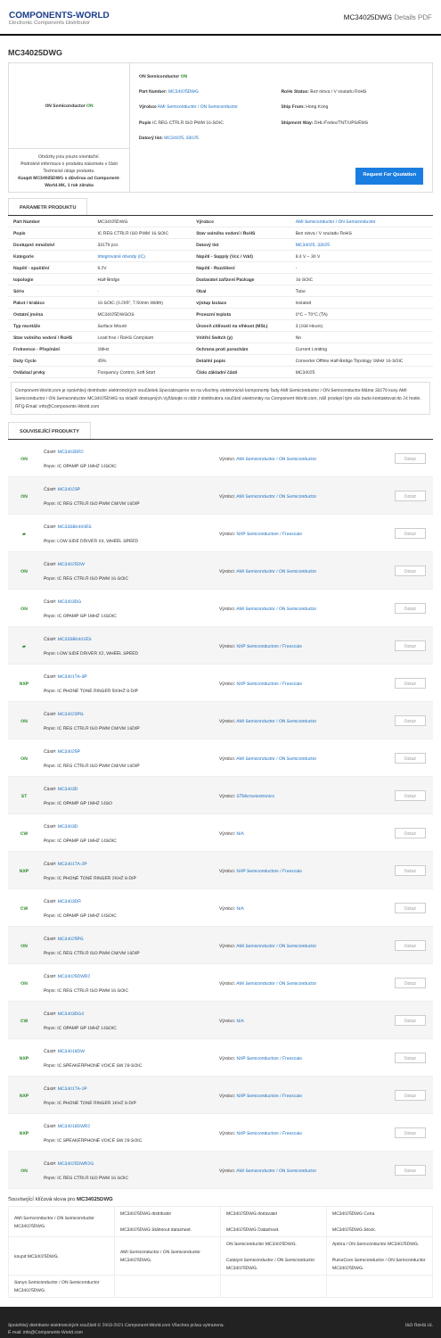COMPONENTS-WORLD
Electronic Components Distributor
MC34025DWG Details PDF
MC34025DWG
ON Semiconductor ON
Obrázky jsou pouze orientační.
Podrobné informace o produktu naleznete v části Technické údaje produktu.
Koupit MC34025DWG s důvěrou od Component-World.HK, 1 rok záruka
ON Semiconductor ON
Part Number: MC34025DWG
RoHs Status: Bez olova / V souladu RoHS
Výrobce AMI Semiconductor / ON Semiconductor
Ship From: Hong Kong
Popis IC REG CTRLR ISO PWM 16-SOIC
Shipment Way: DHL/Fedex/TNT/UPS/EMS
Datový list: MC34025, 33025
Request For Quotation
PARAMETR PRODUKTU
| Part Number | MC34025DWG | Výrobce | AMI Semiconductor / ON Semiconductor |
| Popis | IC REG CTRLR ISO PWM 16-SOIC | Stav volného vedení / RoHS | Bez olova / V souladu RoHS |
| Dostupné množství | 33179 pcs | Datový list | MC34025, 33025 |
| Kategorie | Integrované obvody (IC) | Napětí - Supply (Vcc / Vdd) | 8.4 V ~ 30 V |
| Napětí - spuštění | 9.2V | Napětí - Rozdělení | - |
| topologie | Half-Bridge | Dodavatel zařízení Package | 16-SOIC |
| Série | - | Obal | Tube |
| Paket / krabice | 16-SOIC (0.295", 7.50mm Width) | výstup Izolace | Isolated |
| Ostatní jména | MC34025DWGOS | Provozní teplota | 0°C ~ 70°C (TA) |
| Typ montáže | Surface Mount | Úroveň citlivosti na vlhkost (MSL) | 3 (168 Hours) |
| Stav volného vedení / RoHS | Lead free / RoHS Compliant | Vnitřní Switch (y) | No |
| Frekvence - Přepínání | 1MHz | Ochrana proti poruchám | Current Limiting |
| Duty Cycle | 45% | Detailní popis | Converter Offline Half-Bridge Topology 1MHz 16-SOIC |
| Ovládací prvky | Frequency Control, Soft Start | Číslo základní části | MC34025 |
Component-World.com je spolehlivý distributor elektronických součástek.Specializujeme se na všechny elektronické komponenty řady AMI Semiconductor / ON Semiconductor.Máme 33179 kusy AMI Semiconductor / ON Semiconductor MC34025DWG na skladě dostupných.Vyžádejte si citát z distributora součástí elektroniky na Component-World.com, náš prodejní tým vás bude kontaktovat do 24 hodin.
RFQ Email: info@Components-World.com
SOUVISEJÍCÍ PRODUKTY
ON
Část#: MC3403DR2
Popis: IC OPAMP GP 1MHZ 14SOIC
Výrobci: AMI Semiconductor / ON Semiconductor
Dotaz
ON
Část#: MC34023P
Popis: IC REG CTRLR ISO PWM CM/VM 16DIP
Výrobci: AMI Semiconductor / ON Semiconductor
Dotaz
▰
Část#: MC33SB0400ES
Popis: LOW SIDE DRIVER X4, WHEEL SPEED
Výrobci: NXP Semiconductors / Freescale
Dotaz
ON
Část#: MC34025DW
Popis: IC REG CTRLR ISO PWM 16-SOIC
Výrobci: AMI Semiconductor / ON Semiconductor
Dotaz
ON
Část#: MC3403DG
Popis: IC OPAMP GP 1MHZ 14SOIC
Výrobci: AMI Semiconductor / ON Semiconductor
Dotaz
▰
Část#: MC33SB0401ES
Popis: LOW SIDE DRIVER X2, WHEEL SPEED
Výrobci: NXP Semiconductors / Freescale
Dotaz
NXP
Část#: MC34017A-3P
Popis: IC PHONE TONE RINGER 500HZ 8-DIP
Výrobci: NXP Semiconductors / Freescale
Dotaz
ON
Část#: MC34023PG
Popis: IC REG CTRLR ISO PWM CM/VM 16DIP
Výrobci: AMI Semiconductor / ON Semiconductor
Dotaz
ON
Část#: MC34025P
Popis: IC REG CTRLR ISO PWM CM/VM 16DIP
Výrobci: AMI Semiconductor / ON Semiconductor
Dotaz
ST
Část#: MC3403D
Popis: IC OPAMP GP 1MHZ 14SO
Výrobci: STMicroelectronics Dotaz
CW
Část#: MC3403D
Popis: IC OPAMP GP 1MHZ 14SOIC
Výrobci: N/A Dotaz
NXP
Část#: MC34017A-2P
Popis: IC PHONE TONE RINGER 2KHZ 8-DIP
Výrobci: NXP Semiconductors / Freescale
Dotaz
CW
Část#: MC3403DR
Popis: IC OPAMP GP 1MHZ 14SOIC
Výrobci: N/A Dotaz
ON
Část#: MC34025PG
Popis: IC REG CTRLR ISO PWM CM/VM 16DIP
Výrobci: AMI Semiconductor / ON Semiconductor
Dotaz
ON
Část#: MC34025DWR2
Popis: IC REG CTRLR ISO PWM 16-SOIC
Výrobci: AMI Semiconductor / ON Semiconductor
Dotaz
CW
Část#: MC3403DG4
Popis: IC OPAMP GP 1MHZ 14SOIC
Výrobci: N/A Dotaz
NXP
Část#: MC34018DW
Popis: IC SPEAKERPHONE VOICE SW 28-SOIC
Výrobci: NXP Semiconductors / Freescale
Dotaz
NXP
Část#: MC34017A-1P
Popis: IC PHONE TONE RINGER 1KHZ 8-DIP
Výrobci: NXP Semiconductors / Freescale
Dotaz
NXP
Část#: MC34018DWR2
Popis: IC SPEAKERPHONE VOICE SW 28-SOIC
Výrobci: NXP Semiconductors / Freescale
Dotaz
ON
Část#: MC34025DWR2G
Popis: IC REG CTRLR ISO PWM 16-SOIC
Výrobci: AMI Semiconductor / ON Semiconductor
Dotaz
Související klíčová slova pro MC34025DWG
| AMI Semiconductor / ON Semiconductor MC34025DWG. | MC34025DWG distributor MC34025DWG Stáhnout datasheet. | MC34025DWG dodavatel MC34025DWG Datasheet. | MC34025DWG Cena MC34025DWG Stock. |
| koupit MC34025DWG. | AMI Semiconductor / ON Semiconductor MC34025DWG. | ON Semiconductor MC34025DWG. Catalyst Semiconductor / ON Semiconductor MC34025DWG. | Aptina / ON Semiconductor MC34025DWG. PulseCore Semiconductor / ON Semiconductor MC34025DWG. |
| Sanyo Semiconductor / ON Semiconductor MC34025DWG. | | | |
Spolehlivý distributor elektronických součástí © 2003-2021 Component-World.com Všechna práva vyhrazena.
E-mail: info@Components-World.com
ISO RoHS UL